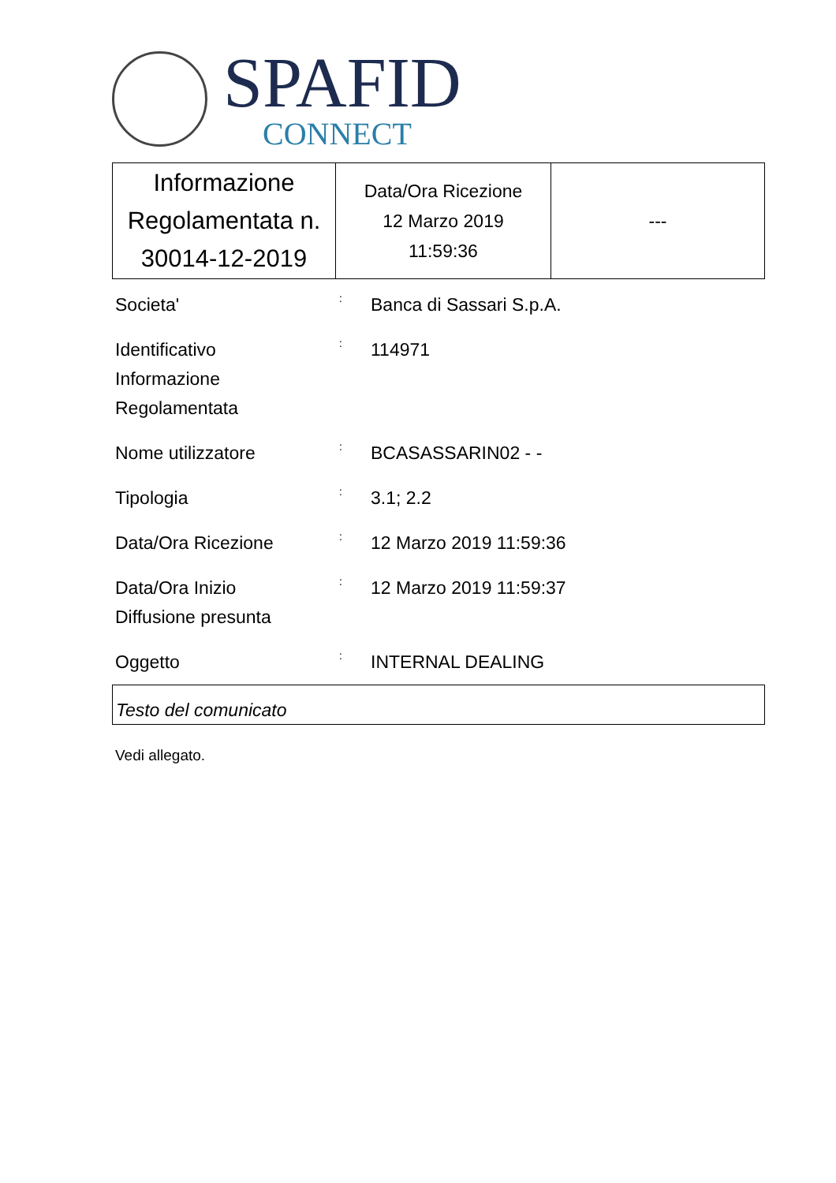SPAFID
CONNECT
| Informazione Regolamentata n. 30014-12-2019 | Data/Ora Ricezione 12 Marzo 2019 11:59:36 | --- |
Societa'
:
Banca di Sassari S.p.A.
Identificativo
Informazione
Regolamentata
:
114971
Nome utilizzatore
:
BCASASSARIN02 - -
Tipologia
:
3.1; 2.2
Data/Ora Ricezione
:
12 Marzo 2019 11:59:36
Data/Ora Inizio
Diffusione presunta
:
12 Marzo 2019 11:59:37
Oggetto
:
INTERNAL DEALING
Testo del comunicato
Vedi allegato.